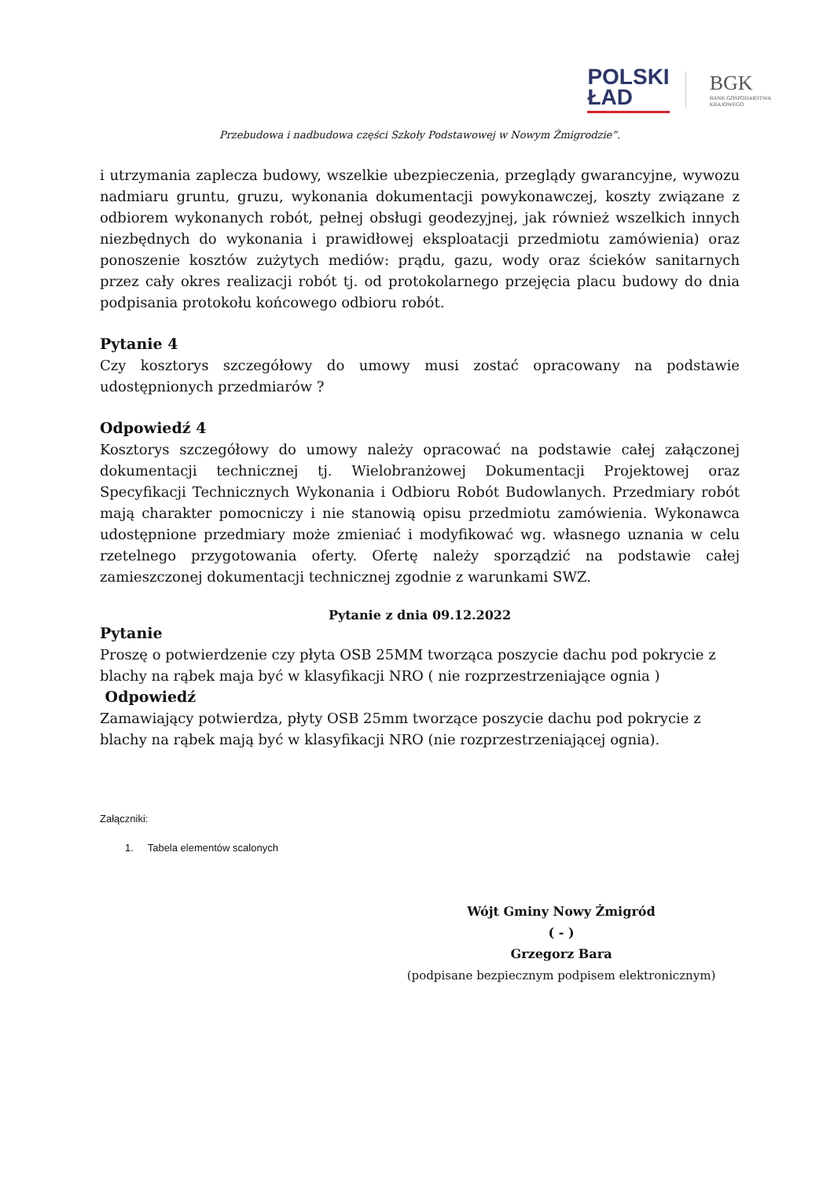POLSKI
ŁAD
BGK
BANK GOSPODARSTWA
KRAJOWEGO
Przebudowa i nadbudowa części Szkoły Podstawowej w Nowym Żmigrodzie”.
i utrzymania zaplecza budowy, wszelkie ubezpieczenia, przeglądy gwarancyjne, wywozu nadmiaru gruntu, gruzu, wykonania dokumentacji powykonawczej, koszty związane z odbiorem wykonanych robót, pełnej obsługi geodezyjnej, jak również wszelkich innych niezbędnych do wykonania i prawidłowej eksploatacji przedmiotu zamówienia) oraz ponoszenie kosztów zużytych mediów: prądu, gazu, wody oraz ścieków sanitarnych przez cały okres realizacji robót tj. od protokolarnego przejęcia placu budowy do dnia podpisania protokołu końcowego odbioru robót.
Pytanie 4
Czy kosztorys szczegółowy do umowy musi zostać opracowany na podstawie udostępnionych przedmiarów ?
Odpowiedź 4
Kosztorys szczegółowy do umowy należy opracować na podstawie całej załączonej dokumentacji technicznej tj. Wielobranżowej Dokumentacji Projektowej oraz Specyfikacji Technicznych Wykonania i Odbioru Robót Budowlanych. Przedmiary robót mają charakter pomocniczy i nie stanowią opisu przedmiotu zamówienia. Wykonawca udostępnione przedmiary może zmieniać i modyfikować wg. własnego uznania w celu rzetelnego przygotowania oferty. Ofertę należy sporządzić na podstawie całej zamieszczonej dokumentacji technicznej zgodnie z warunkami SWZ.
Pytanie z dnia 09.12.2022
Pytanie
Proszę o potwierdzenie czy płyta OSB 25MM tworząca poszycie dachu pod pokrycie z blachy na rąbek maja być w klasyfikacji NRO ( nie rozprzestrzeniające ognia )
Odpowiedź
Zamawiający potwierdza, płyty OSB 25mm tworzące poszycie dachu pod pokrycie z blachy na rąbek mają być w klasyfikacji NRO (nie rozprzestrzeniającej ognia).
Załączniki:
1. Tabela elementów scalonych
Wójt Gminy Nowy Żmigród
( - )
Grzegorz Bara
(podpisane bezpiecznym podpisem elektronicznym)